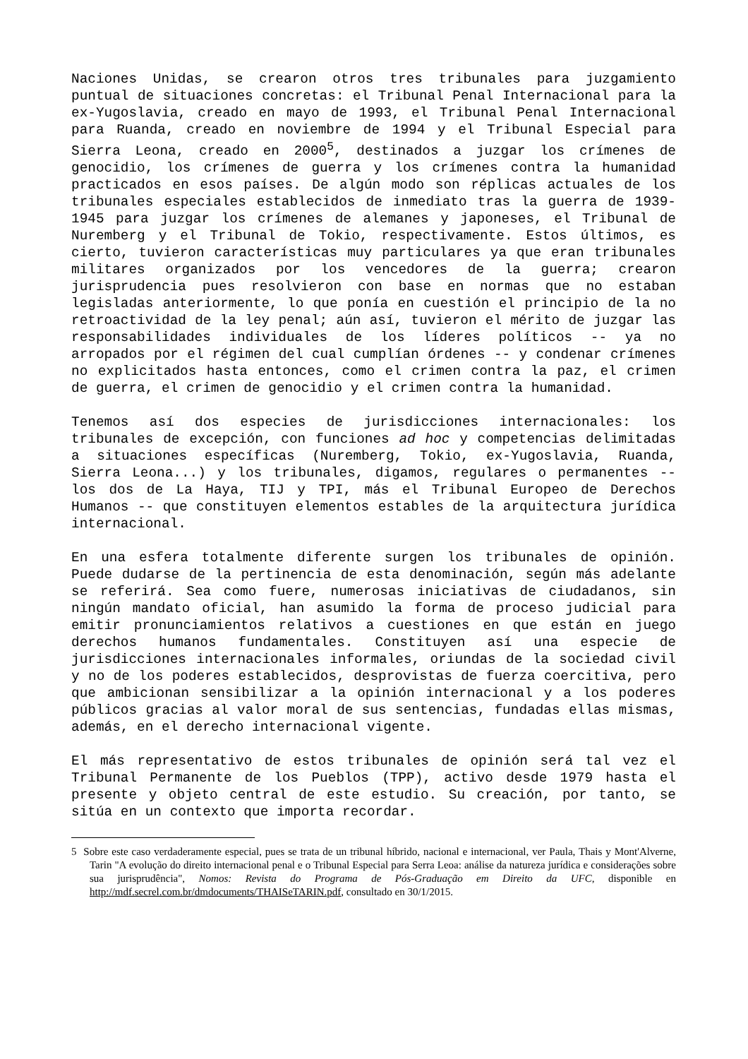Naciones Unidas, se crearon otros tres tribunales para juzgamiento puntual de situaciones concretas: el Tribunal Penal Internacional para la ex-Yugoslavia, creado en mayo de 1993, el Tribunal Penal Internacional para Ruanda, creado en noviembre de 1994 y el Tribunal Especial para Sierra Leona, creado en 2000<sup>5</sup>, destinados a juzgar los crímenes de genocidio, los crímenes de guerra y los crímenes contra la humanidad practicados en esos países. De algún modo son réplicas actuales de los tribunales especiales establecidos de inmediato tras la guerra de 1939-1945 para juzgar los crímenes de alemanes y japoneses, el Tribunal de Nuremberg y el Tribunal de Tokio, respectivamente. Estos últimos, es cierto, tuvieron características muy particulares ya que eran tribunales militares organizados por los vencedores de la guerra; crearon jurisprudencia pues resolvieron con base en normas que no estaban legisladas anteriormente, lo que ponía en cuestión el principio de la no retroactividad de la ley penal; aún así, tuvieron el mérito de juzgar las responsabilidades individuales de los líderes políticos -- ya no arropados por el régimen del cual cumplían órdenes -- y condenar crímenes no explicitados hasta entonces, como el crimen contra la paz, el crimen de guerra, el crimen de genocidio y el crimen contra la humanidad.
Tenemos así dos especies de jurisdicciones internacionales: los tribunales de excepción, con funciones ad hoc y competencias delimitadas a situaciones específicas (Nuremberg, Tokio, ex-Yugoslavia, Ruanda, Sierra Leona...) y los tribunales, digamos, regulares o permanentes -- los dos de La Haya, TIJ y TPI, más el Tribunal Europeo de Derechos Humanos -- que constituyen elementos estables de la arquitectura jurídica internacional.
En una esfera totalmente diferente surgen los tribunales de opinión. Puede dudarse de la pertinencia de esta denominación, según más adelante se referirá. Sea como fuere, numerosas iniciativas de ciudadanos, sin ningún mandato oficial, han asumido la forma de proceso judicial para emitir pronunciamientos relativos a cuestiones en que están en juego derechos humanos fundamentales. Constituyen así una especie de jurisdicciones internacionales informales, oriundas de la sociedad civil y no de los poderes establecidos, desprovistas de fuerza coercitiva, pero que ambicionan sensibilizar a la opinión internacional y a los poderes públicos gracias al valor moral de sus sentencias, fundadas ellas mismas, además, en el derecho internacional vigente.
El más representativo de estos tribunales de opinión será tal vez el Tribunal Permanente de los Pueblos (TPP), activo desde 1979 hasta el presente y objeto central de este estudio. Su creación, por tanto, se sitúa en un contexto que importa recordar.
5 Sobre este caso verdaderamente especial, pues se trata de un tribunal híbrido, nacional e internacional, ver Paula, Thais y Mont'Alverne, Tarin "A evolução do direito internacional penal e o Tribunal Especial para Serra Leoa: análise da natureza jurídica e considerações sobre sua jurisprudência", Nomos: Revista do Programa de Pós-Graduação em Direito da UFC, disponible en http://mdf.secrel.com.br/dmdocuments/THAISeTARIN.pdf, consultado en 30/1/2015.